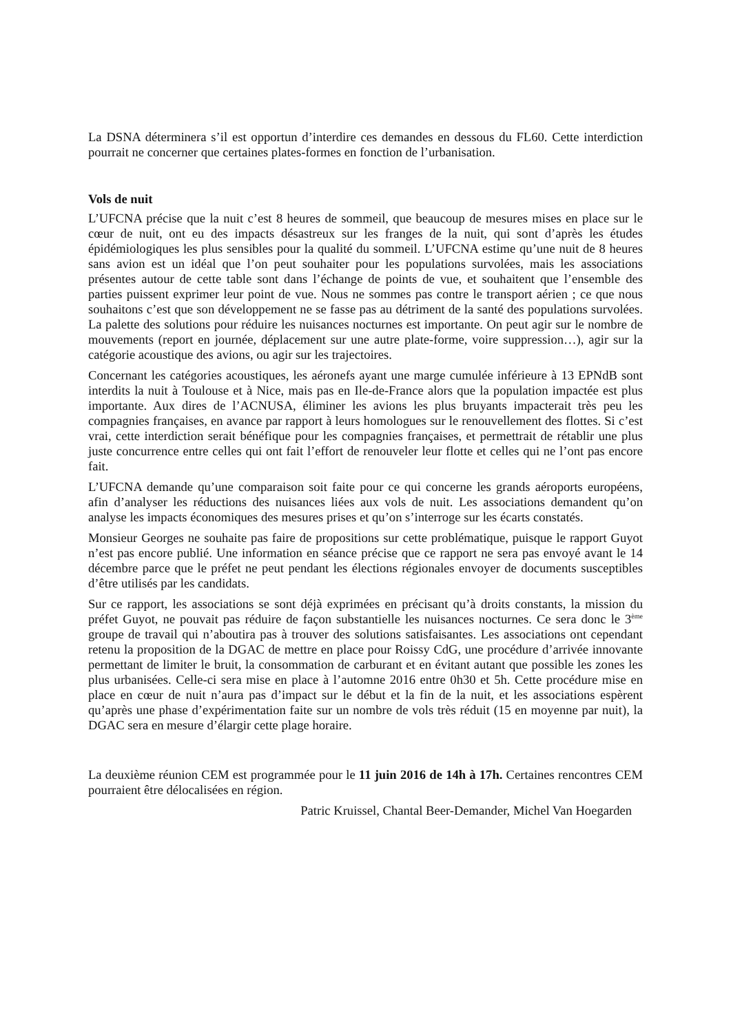La DSNA déterminera s’il est opportun d’interdire ces demandes en dessous du FL60. Cette interdiction pourrait ne concerner que certaines plates-formes en fonction de l’urbanisation.
Vols de nuit
L’UFCNA précise que la nuit c’est 8 heures de sommeil, que beaucoup de mesures mises en place sur le cœur de nuit, ont eu des impacts désastreux sur les franges de la nuit, qui sont d’après les études épidémiologiques les plus sensibles pour la qualité du sommeil. L’UFCNA estime qu’une nuit de 8 heures sans avion est un idéal que l’on peut souhaiter pour les populations survolées, mais les associations présentes autour de cette table sont dans l’échange de points de vue, et souhaitent que l’ensemble des parties puissent exprimer leur point de vue. Nous ne sommes pas contre le transport aérien ; ce que nous souhaitons c’est que son développement ne se fasse pas au détriment de la santé des populations survolées. La palette des solutions pour réduire les nuisances nocturnes est importante. On peut agir sur le nombre de mouvements (report en journée, déplacement sur une autre plate-forme, voire suppression…), agir sur la catégorie acoustique des avions, ou agir sur les trajectoires.
Concernant les catégories acoustiques, les aéronefs ayant une marge cumulée inférieure à 13 EPNdB sont interdits la nuit à Toulouse et à Nice, mais pas en Ile-de-France alors que la population impactée est plus importante. Aux dires de l’ACNUSA, éliminer les avions les plus bruyants impacterait très peu les compagnies françaises, en avance par rapport à leurs homologues sur le renouvellement des flottes. Si c’est vrai, cette interdiction serait bénéfique pour les compagnies françaises, et permettrait de rétablir une plus juste concurrence entre celles qui ont fait l’effort de renouveler leur flotte et celles qui ne l’ont pas encore fait.
L’UFCNA demande qu’une comparaison soit faite pour ce qui concerne les grands aéroports européens, afin d’analyser les réductions des nuisances liées aux vols de nuit. Les associations demandent qu’on analyse les impacts économiques des mesures prises et qu’on s’interroge sur les écarts constatés.
Monsieur Georges ne souhaite pas faire de propositions sur cette problématique, puisque le rapport Guyot n’est pas encore publié. Une information en séance précise que ce rapport ne sera pas envoyé avant le 14 décembre parce que le préfet ne peut pendant les élections régionales envoyer de documents susceptibles d’être utilisés par les candidats.
Sur ce rapport, les associations se sont déjà exprimées en précisant qu’à droits constants, la mission du préfet Guyot, ne pouvait pas réduire de façon substantielle les nuisances nocturnes. Ce sera donc le 3<sup>ème</sup> groupe de travail qui n’aboutira pas à trouver des solutions satisfaisantes. Les associations ont cependant retenu la proposition de la DGAC de mettre en place pour Roissy CdG, une procédure d’arrivée innovante permettant de limiter le bruit, la consommation de carburant et en évitant autant que possible les zones les plus urbanisées. Celle-ci sera mise en place à l’automne 2016 entre 0h30 et 5h. Cette procédure mise en place en cœur de nuit n’aura pas d’impact sur le début et la fin de la nuit, et les associations espèrent qu’après une phase d’expérimentation faite sur un nombre de vols très réduit (15 en moyenne par nuit), la DGAC sera en mesure d’élargir cette plage horaire.
La deuxième réunion CEM est programmée pour le 11 juin 2016 de 14h à 17h. Certaines rencontres CEM pourraient être délocalisées en région.
Patric Kruissel, Chantal Beer-Demander, Michel Van Hoegarden